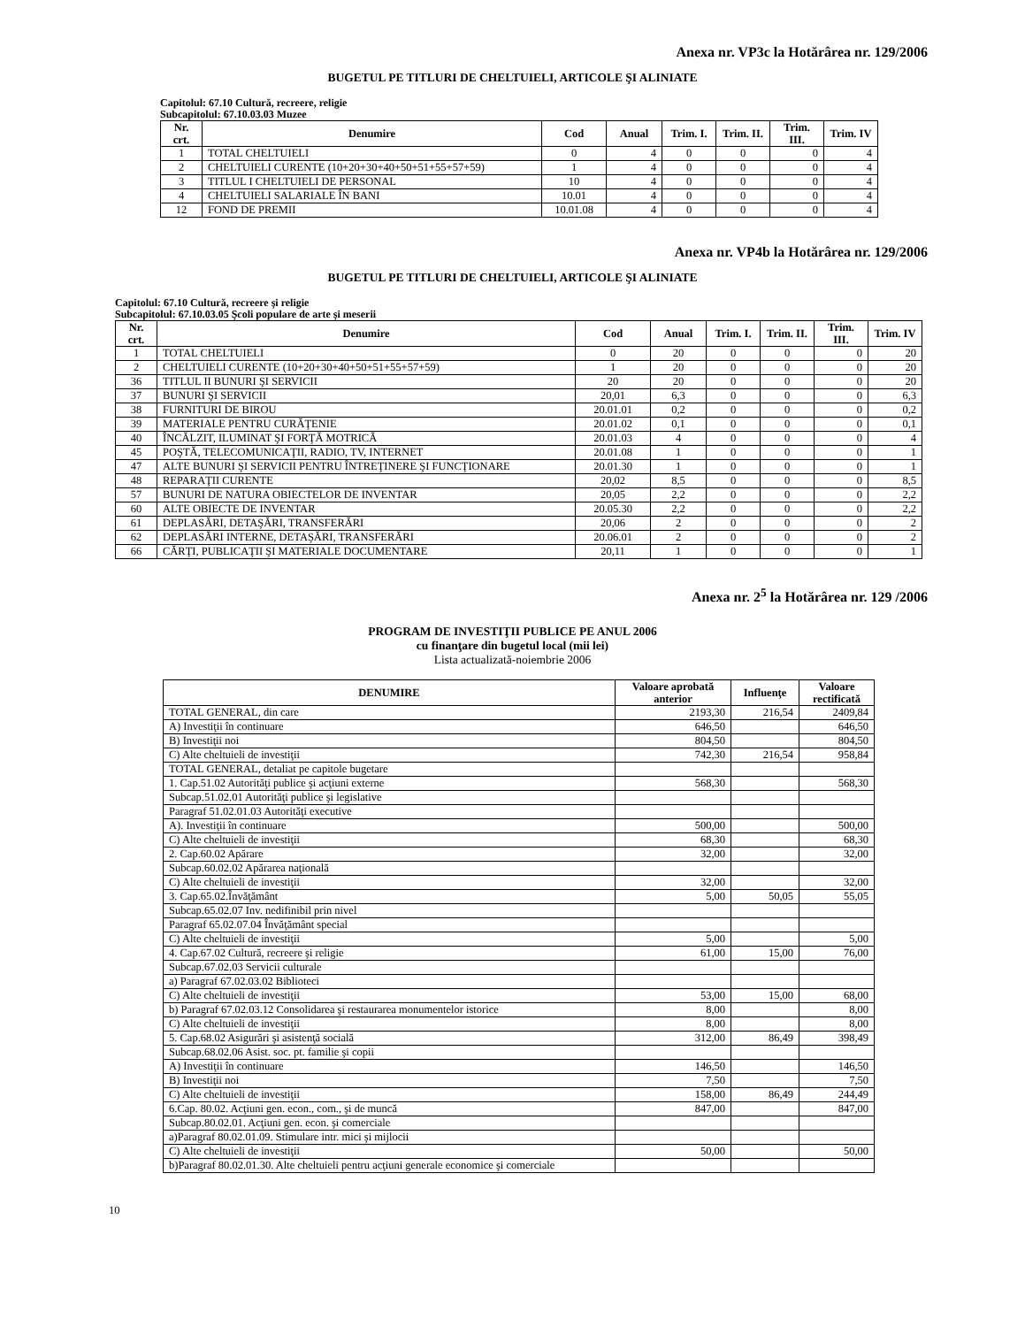Anexa nr. VP3c la Hotărârea nr. 129/2006
BUGETUL PE TITLURI DE CHELTUIELI, ARTICOLE ŞI ALINIATE
Capitolul: 67.10 Cultură, recreere, religie
Subcapitolul: 67.10.03.03 Muzee
| Nr. crt. | Denumire | Cod | Anual | Trim. I. | Trim. II. | Trim. III. | Trim. IV |
| --- | --- | --- | --- | --- | --- | --- | --- |
| 1 | TOTAL CHELTUIELI | 0 | 4 | 0 | 0 | 0 | 4 |
| 2 | CHELTUIELI CURENTE (10+20+30+40+50+51+55+57+59) | 1 | 4 | 0 | 0 | 0 | 4 |
| 3 | TITLUL I CHELTUIELI DE PERSONAL | 10 | 4 | 0 | 0 | 0 | 4 |
| 4 | CHELTUIELI SALARIALE ÎN BANI | 10.01 | 4 | 0 | 0 | 0 | 4 |
| 12 | FOND DE PREMII | 10.01.08 | 4 | 0 | 0 | 0 | 4 |
Anexa nr. VP4b la Hotărârea nr. 129/2006
BUGETUL PE TITLURI DE CHELTUIELI, ARTICOLE ŞI ALINIATE
Capitolul: 67.10 Cultură, recreere şi religie
Subcapitolul: 67.10.03.05 Şcoli populare de arte şi meserii
| Nr. crt. | Denumire | Cod | Anual | Trim. I. | Trim. II. | Trim. III. | Trim. IV |
| --- | --- | --- | --- | --- | --- | --- | --- |
| 1 | TOTAL CHELTUIELI | 0 | 20 | 0 | 0 | 0 | 20 |
| 2 | CHELTUIELI CURENTE (10+20+30+40+50+51+55+57+59) | 1 | 20 | 0 | 0 | 0 | 20 |
| 36 | TITLUL II BUNURI ŞI SERVICII | 20 | 20 | 0 | 0 | 0 | 20 |
| 37 | BUNURI ŞI SERVICII | 20,01 | 6,3 | 0 | 0 | 0 | 6,3 |
| 38 | FURNITURI DE BIROU | 20.01.01 | 0,2 | 0 | 0 | 0 | 0,2 |
| 39 | MATERIALE PENTRU CURĂŢENIE | 20.01.02 | 0,1 | 0 | 0 | 0 | 0,1 |
| 40 | ÎNCĂLZIT, ILUMINAT ŞI FORŢĂ MOTRICĂ | 20.01.03 | 4 | 0 | 0 | 0 | 4 |
| 45 | POŞTĂ, TELECOMUNICAŢII, RADIO, TV, INTERNET | 20.01.08 | 1 | 0 | 0 | 0 | 1 |
| 47 | ALTE BUNURI ŞI SERVICII PENTRU ÎNTREŢINERE ŞI FUNCŢIONARE | 20.01.30 | 1 | 0 | 0 | 0 | 1 |
| 48 | REPARAŢII CURENTE | 20,02 | 8,5 | 0 | 0 | 0 | 8,5 |
| 57 | BUNURI DE NATURA OBIECTELOR DE INVENTAR | 20,05 | 2,2 | 0 | 0 | 0 | 2,2 |
| 60 | ALTE OBIECTE DE INVENTAR | 20.05.30 | 2,2 | 0 | 0 | 0 | 2,2 |
| 61 | DEPLASĂRI, DETAŞĂRI, TRANSFERĂRI | 20,06 | 2 | 0 | 0 | 0 | 2 |
| 62 | DEPLASĂRI INTERNE, DETAŞĂRI, TRANSFERĂRI | 20.06.01 | 2 | 0 | 0 | 0 | 2 |
| 66 | CĂRŢI, PUBLICAŢII ŞI MATERIALE DOCUMENTARE | 20,11 | 1 | 0 | 0 | 0 | 1 |
Anexa nr. 2<sup>5</sup> la Hotărârea nr. 129 /2006
PROGRAM DE INVESTIŢII PUBLICE PE ANUL 2006
cu finanţare din bugetul local (mii lei)
Lista actualizată-noiembrie 2006
| DENUMIRE | Valoare aprobată anterior | Influenţe | Valoare rectificată |
| --- | --- | --- | --- |
| TOTAL GENERAL, din care | 2193,30 | 216,54 | 2409,84 |
| A) Investiţii în continuare | 646,50 | | 646,50 |
| B) Investiţii noi | 804,50 | | 804,50 |
| C) Alte cheltuieli de investiţii | 742,30 | 216,54 | 958,84 |
| TOTAL GENERAL, detaliat pe capitole bugetare | | | |
| 1. Cap.51.02 Autorităţi publice şi acţiuni externe | 568,30 | | 568,30 |
| Subcap.51.02.01 Autorităţi publice şi legislative | | | |
| Paragraf 51.02.01.03 Autorităţi executive | | | |
| A). Investiţii în continuare | 500,00 | | 500,00 |
| C) Alte cheltuieli de investiţii | 68,30 | | 68,30 |
| 2. Cap.60.02 Apărare | 32,00 | | 32,00 |
| Subcap.60.02.02 Apărarea naţională | | | |
| C) Alte cheltuieli de investiţii | 32,00 | | 32,00 |
| 3. Cap.65.02.Învăţământ | 5,00 | 50,05 | 55,05 |
| Subcap.65.02.07 Inv. nedifinibil prin nivel | | | |
| Paragraf 65.02.07.04 Învăţământ special | | | |
| C) Alte cheltuieli de investiţii | 5,00 | | 5,00 |
| 4. Cap.67.02 Cultură, recreere şi religie | 61,00 | 15,00 | 76,00 |
| Subcap.67.02.03 Servicii culturale | | | |
| a) Paragraf 67.02.03.02 Biblioteci | | | |
| C) Alte cheltuieli de investiţii | 53,00 | 15,00 | 68,00 |
| b) Paragraf 67.02.03.12 Consolidarea şi restaurarea monumentelor istorice | 8,00 | | 8,00 |
| C) Alte cheltuieli de investiţii | 8,00 | | 8,00 |
| 5. Cap.68.02 Asigurări şi asistenţă socială | 312,00 | 86,49 | 398,49 |
| Subcap.68.02.06 Asist. soc. pt. familie şi copii | | | |
| A) Investiţii în continuare | 146,50 | | 146,50 |
| B) Investiţii noi | 7,50 | | 7,50 |
| C) Alte cheltuieli de investiţii | 158,00 | 86,49 | 244,49 |
| 6.Cap. 80.02. Acţiuni gen. econ., com., şi de muncă | 847,00 | | 847,00 |
| Subcap.80.02.01. Acţiuni gen. econ. şi comerciale | | | |
| a)Paragraf 80.02.01.09. Stimulare intr. mici şi mijlocii | | | |
| C) Alte cheltuieli de investiţii | 50,00 | | 50,00 |
| b)Paragraf 80.02.01.30. Alte cheltuieli pentru acţiuni generale economice şi comerciale | | | |
10